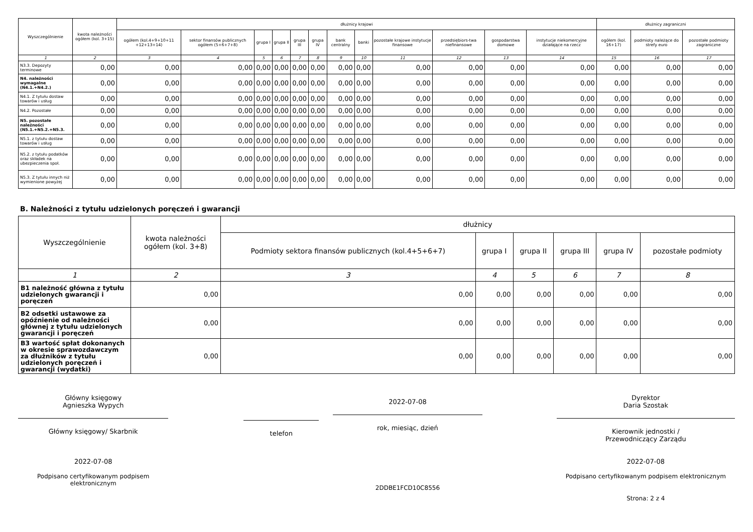| Wyszczególnienie | kwota należności ogółem (kol. 3+15) | dłużnicy krajowi | | | | | | | | | | | | dłużnicy zagraniczni | | |
| --- | --- | --- | --- | --- | --- | --- | --- | --- | --- | --- | --- | --- | --- | --- | --- | --- |
| | | ogółem (kol.4+9+10+11 +12+13+14) | sektor finansów publicznych ogółem (5+6+7+8) | grupa I | grupa II | grupa III | grupa IV | bank centralny | banki | pozostałe krajowe instytucje finansowe | przedsiębiors-twa niefinansowe | gospodarstwa domowe | instytucje niekomercyjne działające na rzecz | ogółem (kol. 16+17) | podmioty należące do strefy euro | pozostałe podmioty zagraniczne |
| 1 | 2 | 3 | 4 | 5 | 6 | 7 | 8 | 9 | 10 | 11 | 12 | 13 | 14 | 15 | 16 | 17 |
| N3.3. Depozyty terminowe | 0,00 | 0,00 | 0,00 | 0,00 | 0,00 | 0,00 | 0,00 | 0,00 | 0,00 | 0,00 | 0,00 | 0,00 | 0,00 | 0,00 | 0,00 | 0,00 |
| N4. należności wymagalne (N4.1.+N4.2.) | 0,00 | 0,00 | 0,00 | 0,00 | 0,00 | 0,00 | 0,00 | 0,00 | 0,00 | 0,00 | 0,00 | 0,00 | 0,00 | 0,00 | 0,00 | 0,00 |
| N4.1. Z tytułu dostaw towarów i usług | 0,00 | 0,00 | 0,00 | 0,00 | 0,00 | 0,00 | 0,00 | 0,00 | 0,00 | 0,00 | 0,00 | 0,00 | 0,00 | 0,00 | 0,00 | 0,00 |
| N4.2. Pozostałe | 0,00 | 0,00 | 0,00 | 0,00 | 0,00 | 0,00 | 0,00 | 0,00 | 0,00 | 0,00 | 0,00 | 0,00 | 0,00 | 0,00 | 0,00 | 0,00 |
| N5. pozostałe należności (N5.1.+N5.2.+N5.3. | 0,00 | 0,00 | 0,00 | 0,00 | 0,00 | 0,00 | 0,00 | 0,00 | 0,00 | 0,00 | 0,00 | 0,00 | 0,00 | 0,00 | 0,00 | 0,00 |
| N5.1. z tytułu dostaw towarów i usług | 0,00 | 0,00 | 0,00 | 0,00 | 0,00 | 0,00 | 0,00 | 0,00 | 0,00 | 0,00 | 0,00 | 0,00 | 0,00 | 0,00 | 0,00 | 0,00 |
| N5.2. z tytułu podatków oraz składek na ubezpieczenia społ. | 0,00 | 0,00 | 0,00 | 0,00 | 0,00 | 0,00 | 0,00 | 0,00 | 0,00 | 0,00 | 0,00 | 0,00 | 0,00 | 0,00 | 0,00 | 0,00 |
| N5.3. Z tytułu innych niż wymienione powyżej | 0,00 | 0,00 | 0,00 | 0,00 | 0,00 | 0,00 | 0,00 | 0,00 | 0,00 | 0,00 | 0,00 | 0,00 | 0,00 | 0,00 | 0,00 | 0,00 |
B. Należności z tytułu udzielonych poręczeń i gwarancji
| Wyszczególnienie | kwota należności ogółem (kol. 3+8) | dłużnicy | | | | | |
| --- | --- | --- | --- | --- | --- | --- | --- |
| | | Podmioty sektora finansów publicznych (kol.4+5+6+7) | grupa I | grupa II | grupa III | grupa IV | pozostałe podmioty |
| 1 | 2 | 3 | 4 | 5 | 6 | 7 | 8 |
| B1 należność główna z tytułu udzielonych gwarancji i poręczeń | 0,00 | 0,00 | 0,00 | 0,00 | 0,00 | 0,00 | 0,00 |
| B2 odsetki ustawowe za opóźnienie od należności głównej z tytułu udzielonych gwarancji i poręczeń | 0,00 | 0,00 | 0,00 | 0,00 | 0,00 | 0,00 | 0,00 |
| B3 wartość spłat dokonanych w okresie sprawozdawczym za dłużników z tytułu udzielonych poręczeń i gwarancji (wydatki) | 0,00 | 0,00 | 0,00 | 0,00 | 0,00 | 0,00 | 0,00 |
Główny księgowy
Agnieszka Wypych
Główny księgowy/ Skarbnik
2022-07-08
Podpisano certyfikowanym podpisem elektronicznym
telefon
2022-07-08
rok, miesiąc, dzień
2DDBE1FCD10C8556
Dyrektor
Daria Szostak
Kierownik jednostki /
Przewodniczący Zarządu
2022-07-08
Podpisano certyfikowanym podpisem elektronicznym
Strona: 2 z 4